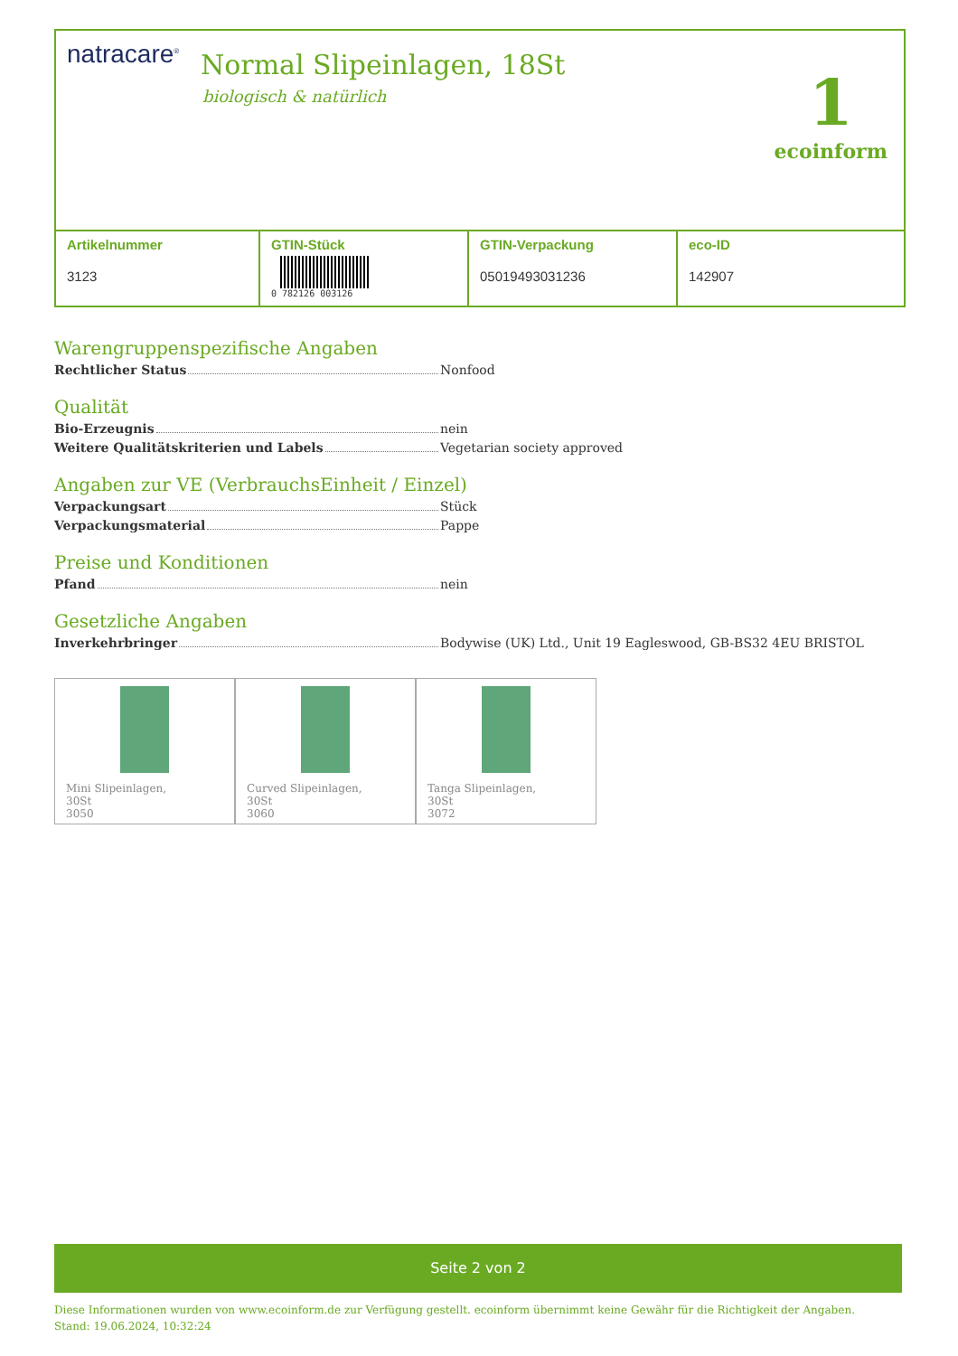natracare<sup>®</sup> Normal Slipeinlagen, 18St
biologisch & natürlich
1
ecoinform
| Artikelnummer 3123 | GTIN-Stück 0 782126 003126 | GTIN-Verpackung 05019493031236 | eco-ID 142907 |
Warengruppenspezifische Angaben
Rechtlicher Status Nonfood
Qualität
Bio-Erzeugnis nein
Weitere Qualitätskriterien und Labels Vegetarian society approved
Angaben zur VE (VerbrauchsEinheit / Einzel)
Verpackungsart Stück
Verpackungsmaterial Pappe
Preise und Konditionen
Pfand nein
Gesetzliche Angaben
Inverkehrbringer Bodywise (UK) Ltd., Unit 19 Eagleswood, GB-BS32 4EU BRISTOL
Mini Slipeinlagen,
30St
3050
Curved Slipeinlagen,
30St
3060
Tanga Slipeinlagen,
30St
3072
Seite 2 von 2
Diese Informationen wurden von www.ecoinform.de zur Verfügung gestellt. ecoinform übernimmt keine Gewähr für die Richtigkeit der Angaben.
Stand: 19.06.2024, 10:32:24